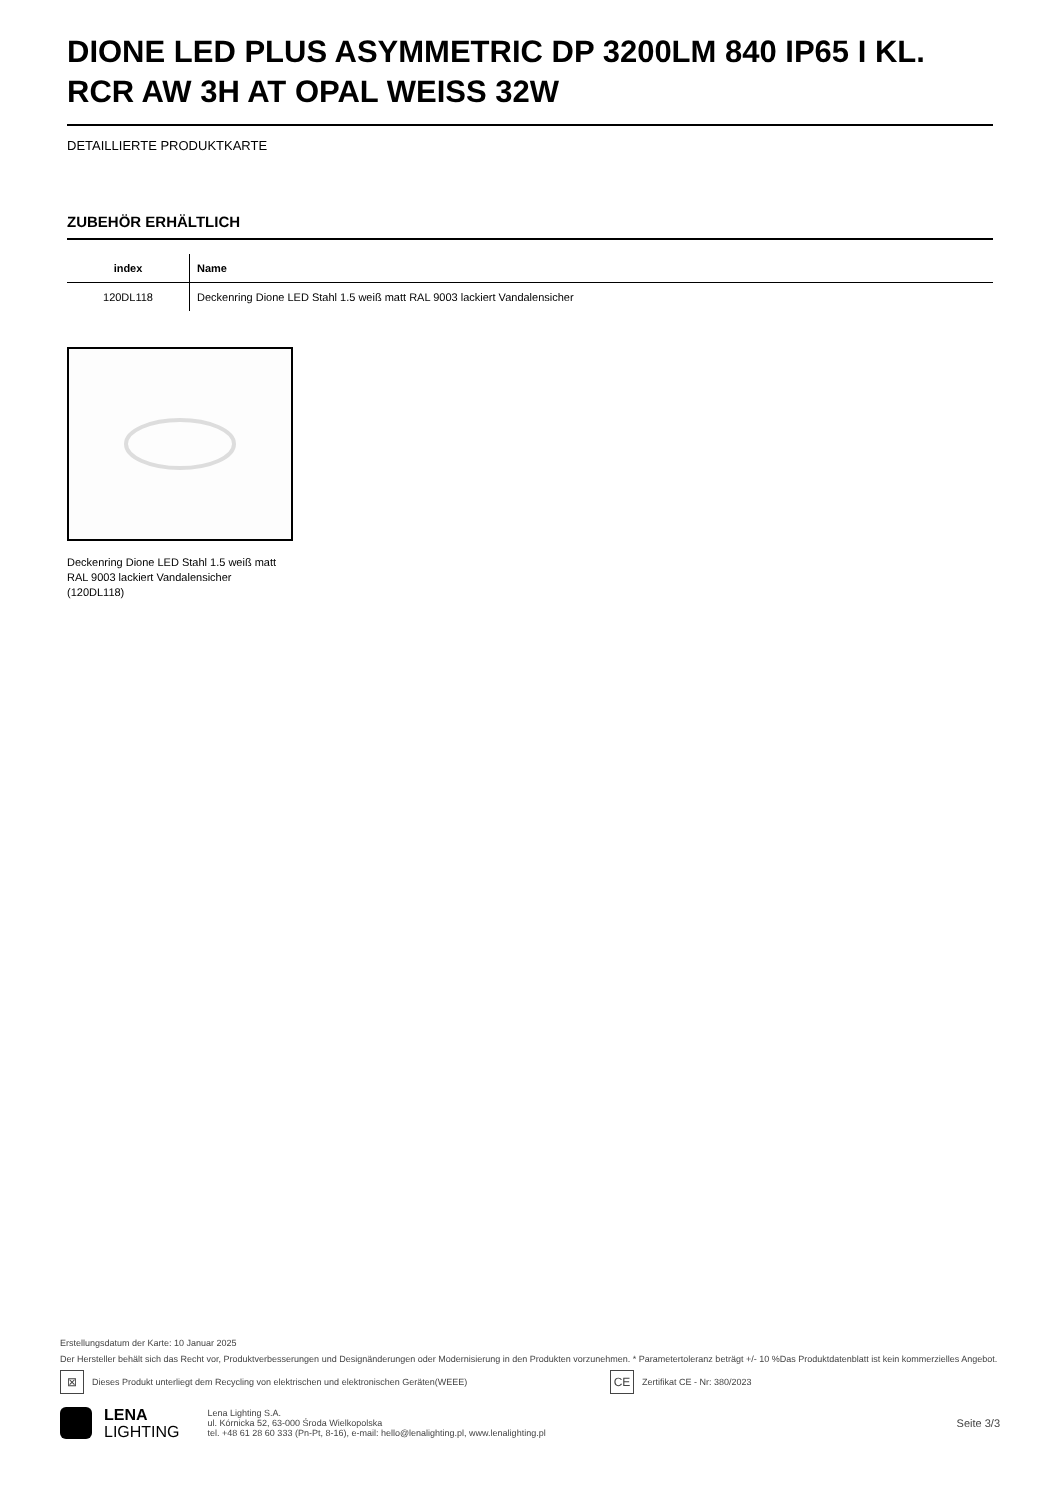DIONE LED PLUS ASYMMETRIC DP 3200LM 840 IP65 I KL. RCR AW 3H AT OPAL WEISS 32W
DETAILLIERTE PRODUKTKARTE
ZUBEHÖR ERHÄLTLICH
| index | Name |
| --- | --- |
| 120DL118 | Deckenring Dione LED Stahl 1.5 weiß matt RAL 9003 lackiert Vandalensicher |
Deckenring Dione LED Stahl 1.5 weiß matt RAL 9003 lackiert Vandalensicher (120DL118)
Erstellungsdatum der Karte: 10 Januar 2025
Der Hersteller behält sich das Recht vor, Produktverbesserungen und Designänderungen oder Modernisierung in den Produkten vorzunehmen. * Parametertoleranz beträgt +/- 10 %Das Produktdatenblatt ist kein kommerzielles Angebot.
⊠ Dieses Produkt unterliegt dem Recycling von elektrischen und elektronischen Geräten(WEEE) CE Zertifikat CE - Nr: 380/2023
LENA
LIGHTING
Lena Lighting S.A.
ul. Kórnicka 52, 63-000 Środa Wielkopolska
tel. +48 61 28 60 333 (Pn-Pt, 8-16), e-mail: hello@lenalighting.pl, www.lenalighting.pl
Seite 3/3